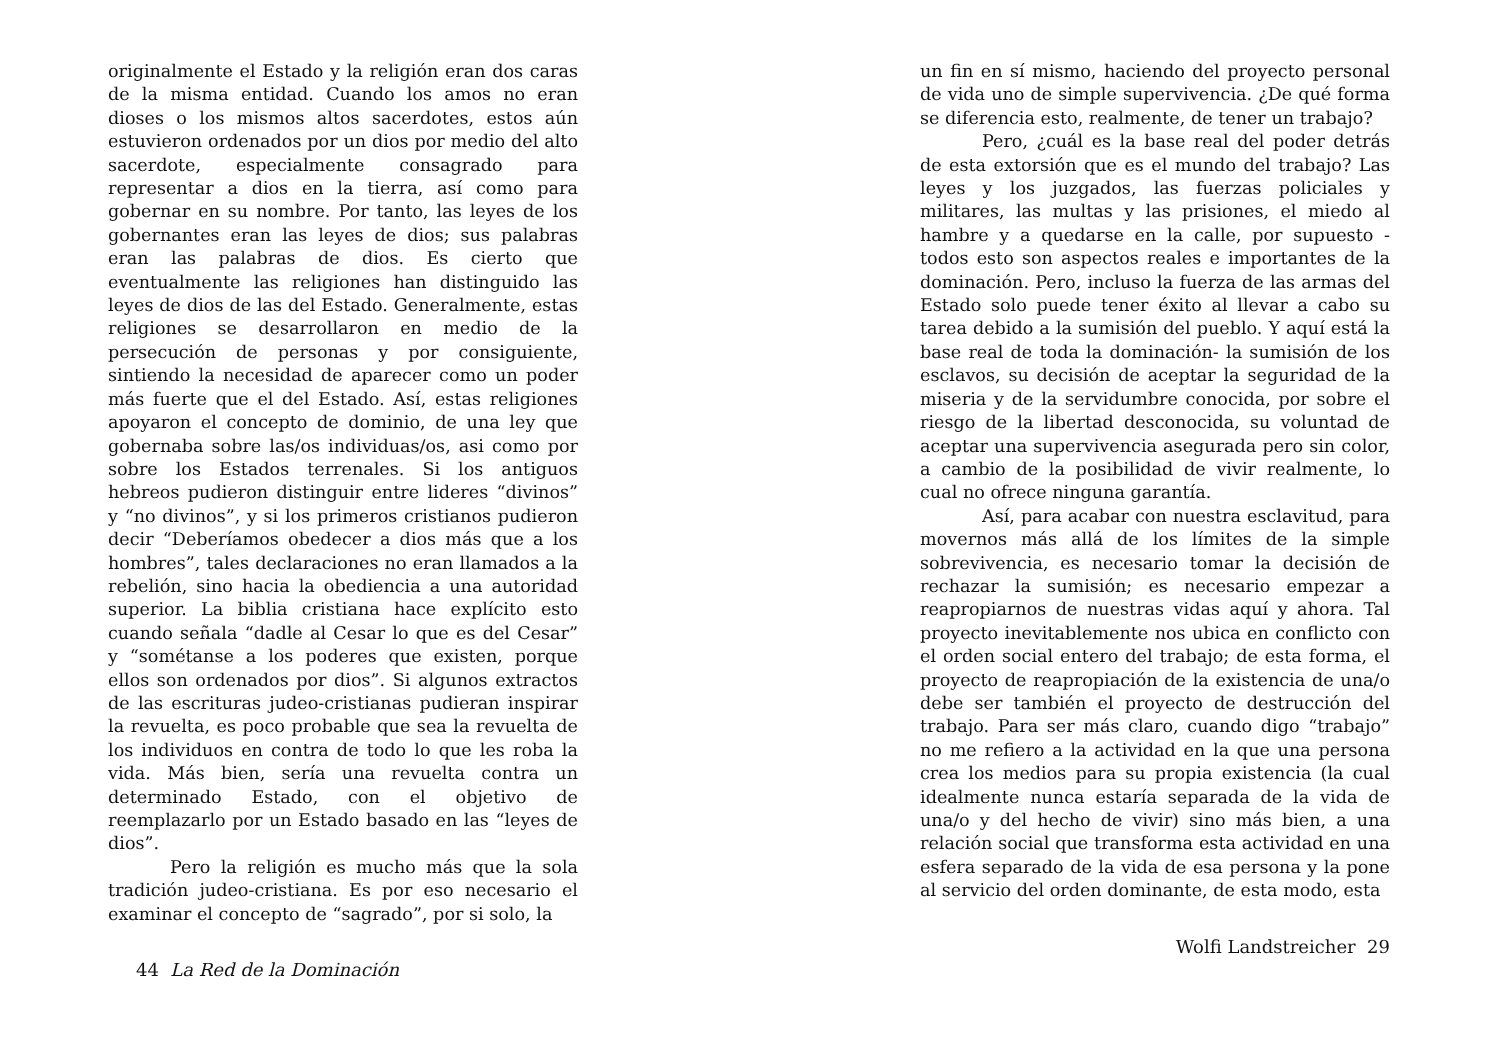originalmente el Estado y la religión eran dos caras de la misma entidad. Cuando los amos no eran dioses o los mismos altos sacerdotes, estos aún estuvieron ordenados por un dios por medio del alto sacerdote, especialmente consagrado para representar a dios en la tierra, así como para gobernar en su nombre. Por tanto, las leyes de los gobernantes eran las leyes de dios; sus palabras eran las palabras de dios. Es cierto que eventualmente las religiones han distinguido las leyes de dios de las del Estado. Generalmente, estas religiones se desarrollaron en medio de la persecución de personas y por consiguiente, sintiendo la necesidad de aparecer como un poder más fuerte que el del Estado. Así, estas religiones apoyaron el concepto de dominio, de una ley que gobernaba sobre las/os individuas/os, asi como por sobre los Estados terrenales. Si los antiguos hebreos pudieron distinguir entre lideres “divinos” y “no divinos”, y si los primeros cristianos pudieron decir “Deberíamos obedecer a dios más que a los hombres”, tales declaraciones no eran llamados a la rebelión, sino hacia la obediencia a una autoridad superior. La biblia cristiana hace explícito esto cuando señala “dadle al Cesar lo que es del Cesar” y “sométanse a los poderes que existen, porque ellos son ordenados por dios”. Si algunos extractos de las escrituras judeo-cristianas pudieran inspirar la revuelta, es poco probable que sea la revuelta de los individuos en contra de todo lo que les roba la vida. Más bien, sería una revuelta contra un determinado Estado, con el objetivo de reemplazarlo por un Estado basado en las “leyes de dios”.
Pero la religión es mucho más que la sola tradición judeo-cristiana. Es por eso necesario el examinar el concepto de “sagrado”, por si solo, la
44 La Red de la Dominación
un fin en sí mismo, haciendo del proyecto personal de vida uno de simple supervivencia. ¿De qué forma se diferencia esto, realmente, de tener un trabajo?
Pero, ¿cuál es la base real del poder detrás de esta extorsión que es el mundo del trabajo? Las leyes y los juzgados, las fuerzas policiales y militares, las multas y las prisiones, el miedo al hambre y a quedarse en la calle, por supuesto - todos esto son aspectos reales e importantes de la dominación. Pero, incluso la fuerza de las armas del Estado solo puede tener éxito al llevar a cabo su tarea debido a la sumisión del pueblo. Y aquí está la base real de toda la dominación- la sumisión de los esclavos, su decisión de aceptar la seguridad de la miseria y de la servidumbre conocida, por sobre el riesgo de la libertad desconocida, su voluntad de aceptar una supervivencia asegurada pero sin color, a cambio de la posibilidad de vivir realmente, lo cual no ofrece ninguna garantía.
Así, para acabar con nuestra esclavitud, para movernos más allá de los límites de la simple sobrevivencia, es necesario tomar la decisión de rechazar la sumisión; es necesario empezar a reapropiarnos de nuestras vidas aquí y ahora. Tal proyecto inevitablemente nos ubica en conflicto con el orden social entero del trabajo; de esta forma, el proyecto de reapropiación de la existencia de una/o debe ser también el proyecto de destrucción del trabajo. Para ser más claro, cuando digo “trabajo” no me refiero a la actividad en la que una persona crea los medios para su propia existencia (la cual idealmente nunca estaría separada de la vida de una/o y del hecho de vivir) sino más bien, a una relación social que transforma esta actividad en una esfera separado de la vida de esa persona y la pone al servicio del orden dominante, de esta modo, esta
Wolfi Landstreicher 29